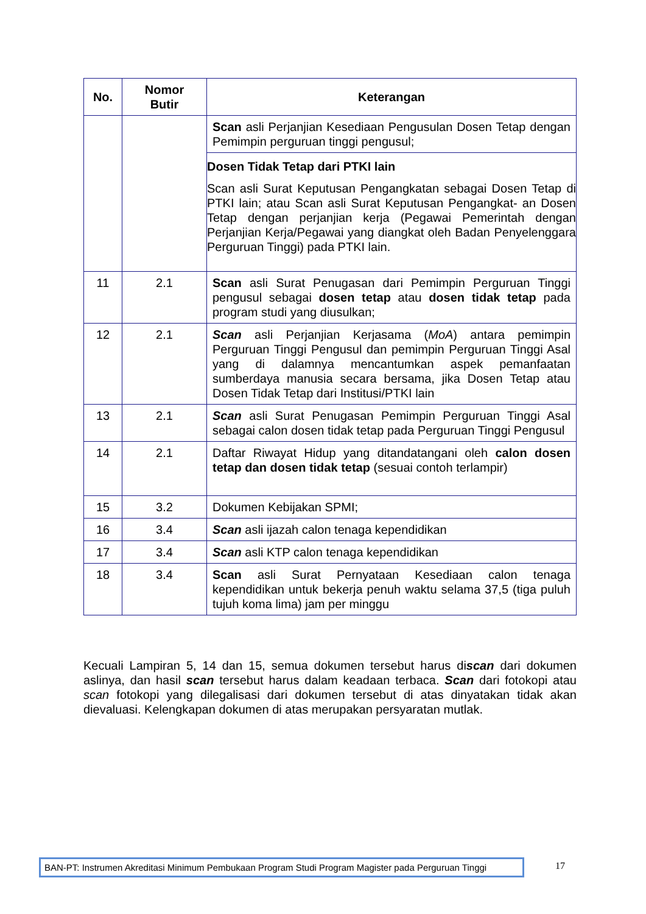| No. | Nomor Butir | Keterangan |
| --- | --- | --- |
| | | Scan asli Perjanjian Kesediaan Pengusulan Dosen Tetap dengan Pemimpin perguruan tinggi pengusul; |
| | | Dosen Tidak Tetap dari PTKI lain Scan asli Surat Keputusan Pengangkatan sebagai Dosen Tetap di PTKI lain; atau Scan asli Surat Keputusan Pengangkat- an Dosen Tetap dengan perjanjian kerja (Pegawai Pemerintah dengan Perjanjian Kerja/Pegawai yang diangkat oleh Badan Penyelenggara Perguruan Tinggi) pada PTKI lain. |
| 11 | 2.1 | Scan asli Surat Penugasan dari Pemimpin Perguruan Tinggi pengusul sebagai dosen tetap atau dosen tidak tetap pada program studi yang diusulkan; |
| 12 | 2.1 | Scan asli Perjanjian Kerjasama ( MoA ) antara pemimpin Perguruan Tinggi Pengusul dan pemimpin Perguruan Tinggi Asal yang di dalamnya mencantumkan aspek pemanfaatan sumberdaya manusia secara bersama, jika Dosen Tetap atau Dosen Tidak Tetap dari Institusi/PTKI lain |
| 13 | 2.1 | Scan asli Surat Penugasan Pemimpin Perguruan Tinggi Asal sebagai calon dosen tidak tetap pada Perguruan Tinggi Pengusul |
| 14 | 2.1 | Daftar Riwayat Hidup yang ditandatangani oleh calon dosen tetap dan dosen tidak tetap (sesuai contoh terlampir) |
| 15 | 3.2 | Dokumen Kebijakan SPMI; |
| 16 | 3.4 | Scan asli ijazah calon tenaga kependidikan |
| 17 | 3.4 | Scan asli KTP calon tenaga kependidikan |
| 18 | 3.4 | Scan asli Surat Pernyataan Kesediaan calon tenaga kependidikan untuk bekerja penuh waktu selama 37,5 (tiga puluh tujuh koma lima) jam per minggu |
Kecuali Lampiran 5, 14 dan 15, semua dokumen tersebut harus discan dari dokumen aslinya, dan hasil scan tersebut harus dalam keadaan terbaca. Scan dari fotokopi atau scan fotokopi yang dilegalisasi dari dokumen tersebut di atas dinyatakan tidak akan dievaluasi. Kelengkapan dokumen di atas merupakan persyaratan mutlak.
BAN-PT: Instrumen Akreditasi Minimum Pembukaan Program Studi Program Magister pada Perguruan Tinggi
17